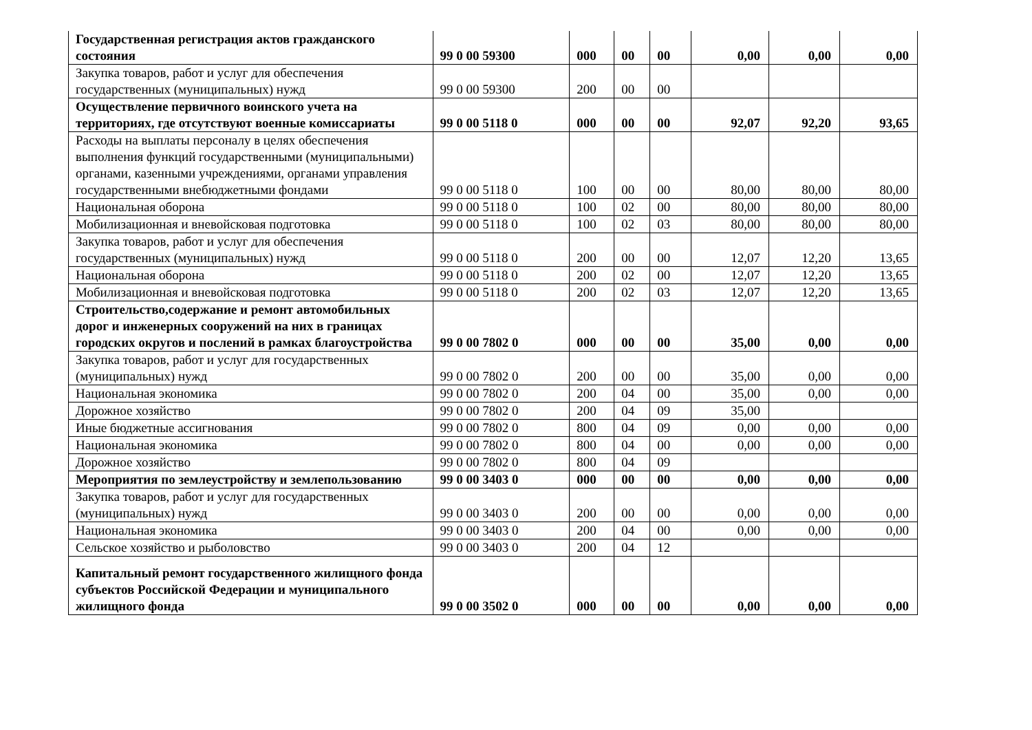| Государственная регистрация актов гражданского состояния | 99 0 00 59300 | 000 | 00 | 00 | 0,00 | 0,00 | 0,00 |
| Закупка товаров, работ и услуг для обеспечения государственных (муниципальных) нужд | 99 0 00 59300 | 200 | 00 | 00 | | | |
| Осуществление первичного воинского учета на территориях, где отсутствуют военные комиссариаты | 99 0 00 5118 0 | 000 | 00 | 00 | 92,07 | 92,20 | 93,65 |
| Расходы на выплаты персоналу в целях обеспечения выполнения функций государственными (муниципальными) органами, казенными учреждениями, органами управления государственными внебюджетными фондами | 99 0 00 5118 0 | 100 | 00 | 00 | 80,00 | 80,00 | 80,00 |
| Национальная оборона | 99 0 00 5118 0 | 100 | 02 | 00 | 80,00 | 80,00 | 80,00 |
| Мобилизационная и вневойсковая подготовка | 99 0 00 5118 0 | 100 | 02 | 03 | 80,00 | 80,00 | 80,00 |
| Закупка товаров, работ и услуг для обеспечения государственных (муниципальных) нужд | 99 0 00 5118 0 | 200 | 00 | 00 | 12,07 | 12,20 | 13,65 |
| Национальная оборона | 99 0 00 5118 0 | 200 | 02 | 00 | 12,07 | 12,20 | 13,65 |
| Мобилизационная и вневойсковая подготовка | 99 0 00 5118 0 | 200 | 02 | 03 | 12,07 | 12,20 | 13,65 |
| Строительство,содержание и ремонт автомобильных дорог и инженерных сооружений на них в границах городских округов и послений в рамках благоустройства | 99 0 00 7802 0 | 000 | 00 | 00 | 35,00 | 0,00 | 0,00 |
| Закупка товаров, работ и услуг для государственных (муниципальных) нужд | 99 0 00 7802 0 | 200 | 00 | 00 | 35,00 | 0,00 | 0,00 |
| Национальная экономика | 99 0 00 7802 0 | 200 | 04 | 00 | 35,00 | 0,00 | 0,00 |
| Дорожное хозяйство | 99 0 00 7802 0 | 200 | 04 | 09 | 35,00 | | |
| Иные бюджетные ассигнования | 99 0 00 7802 0 | 800 | 04 | 09 | 0,00 | 0,00 | 0,00 |
| Национальная экономика | 99 0 00 7802 0 | 800 | 04 | 00 | 0,00 | 0,00 | 0,00 |
| Дорожное хозяйство | 99 0 00 7802 0 | 800 | 04 | 09 | | | |
| Мероприятия по землеустройству и землепользованию | 99 0 00 3403 0 | 000 | 00 | 00 | 0,00 | 0,00 | 0,00 |
| Закупка товаров, работ и услуг для государственных (муниципальных) нужд | 99 0 00 3403 0 | 200 | 00 | 00 | 0,00 | 0,00 | 0,00 |
| Национальная экономика | 99 0 00 3403 0 | 200 | 04 | 00 | 0,00 | 0,00 | 0,00 |
| Сельское хозяйство и рыболовство | 99 0 00 3403 0 | 200 | 04 | 12 | | | |
| Капитальный ремонт государственного жилищного фонда субъектов Российской Федерации и муниципального жилищного фонда | 99 0 00 3502 0 | 000 | 00 | 00 | 0,00 | 0,00 | 0,00 |